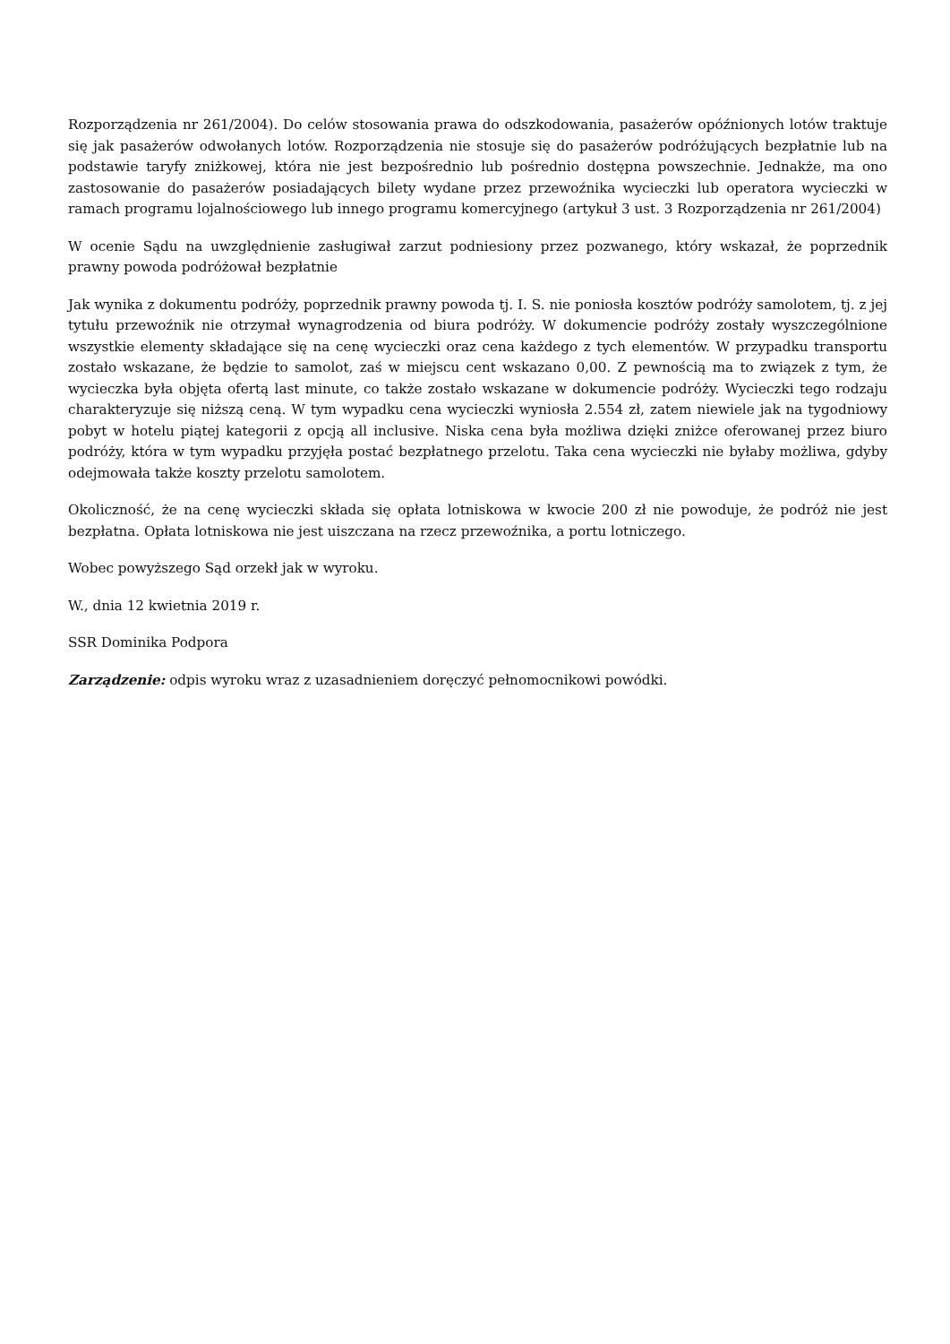Rozporządzenia nr 261/2004). Do celów stosowania prawa do odszkodowania, pasażerów opóźnionych lotów traktuje się jak pasażerów odwołanych lotów. Rozporządzenia nie stosuje się do pasażerów podróżujących bezpłatnie lub na podstawie taryfy zniżkowej, która nie jest bezpośrednio lub pośrednio dostępna powszechnie. Jednakże, ma ono zastosowanie do pasażerów posiadających bilety wydane przez przewoźnika wycieczki lub operatora wycieczki w ramach programu lojalnościowego lub innego programu komercyjnego (artykuł 3 ust. 3 Rozporządzenia nr 261/2004)
W ocenie Sądu na uwzględnienie zasługiwał zarzut podniesiony przez pozwanego, który wskazał, że poprzednik prawny powoda podróżował bezpłatnie
Jak wynika z dokumentu podróży, poprzednik prawny powoda tj. I. S. nie poniosła kosztów podróży samolotem, tj. z jej tytułu przewoźnik nie otrzymał wynagrodzenia od biura podróży. W dokumencie podróży zostały wyszczególnione wszystkie elementy składające się na cenę wycieczki oraz cena każdego z tych elementów. W przypadku transportu zostało wskazane, że będzie to samolot, zaś w miejscu cent wskazano 0,00. Z pewnością ma to związek z tym, że wycieczka była objęta ofertą last minute, co także zostało wskazane w dokumencie podróży. Wycieczki tego rodzaju charakteryzuje się niższą ceną. W tym wypadku cena wycieczki wyniosła 2.554 zł, zatem niewiele jak na tygodniowy pobyt w hotelu piątej kategorii z opcją all inclusive. Niska cena była możliwa dzięki zniżce oferowanej przez biuro podróży, która w tym wypadku przyjęła postać bezpłatnego przelotu. Taka cena wycieczki nie byłaby możliwa, gdyby odejmowała także koszty przelotu samolotem.
Okoliczność, że na cenę wycieczki składa się opłata lotniskowa w kwocie 200 zł nie powoduje, że podróż nie jest bezpłatna. Opłata lotniskowa nie jest uiszczana na rzecz przewoźnika, a portu lotniczego.
Wobec powyższego Sąd orzekł jak w wyroku.
W., dnia 12 kwietnia 2019 r.
SSR Dominika Podpora
Zarządzenie: odpis wyroku wraz z uzasadnieniem doręczyć pełnomocnikowi powódki.